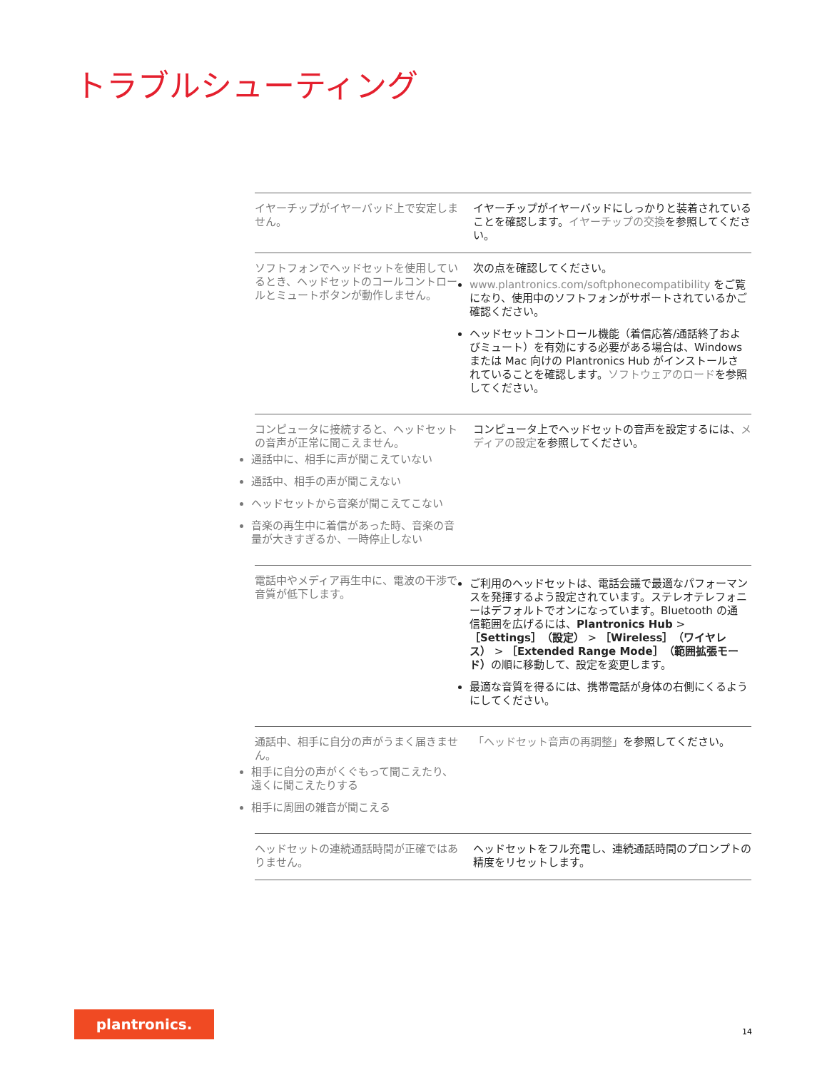トラブルシューティング
| イヤーチップがイヤーバッド上で安定しません。 | イヤーチップがイヤーバッドにしっかりと装着されていることを確認します。 イヤーチップの交換 を参照してください。 |
| ソフトフォンでヘッドセットを使用しているとき、ヘッドセットのコールコントロールとミュートボタンが動作しません。 | 次の点を確認してください。 www.plantronics.com/softphonecompatibility をご覧になり、使用中のソフトフォンがサポートされているかご確認ください。 ヘッドセットコントロール機能（着信応答/通話終了およびミュート）を有効にする必要がある場合は、Windows または Mac 向けの Plantronics Hub がインストールされていることを確認します。 ソフトウェアのロード を参照してください。 |
| コンピュータに接続すると、ヘッドセットの音声が正常に聞こえません。 通話中に、相手に声が聞こえていない 通話中、相手の声が聞こえない ヘッドセットから音楽が聞こえてこない 音楽の再生中に着信があった時、音楽の音量が大きすぎるか、一時停止しない | コンピュータ上でヘッドセットの音声を設定するには、 メディアの設定 を参照してください。 |
| 電話中やメディア再生中に、電波の干渉で音質が低下します。 | ご利用のヘッドセットは、電話会議で最適なパフォーマンスを発揮するよう設定されています。ステレオテレフォニーはデフォルトでオンになっています。Bluetooth の通信範囲を広げるには、 Plantronics Hub > ［Settings］（設定） > ［Wireless］（ワイヤレス） > ［Extended Range Mode］（範囲拡張モード） の順に移動して、設定を変更します。 最適な音質を得るには、携帯電話が身体の右側にくるようにしてください。 |
| 通話中、相手に自分の声がうまく届きません。 相手に自分の声がくぐもって聞こえたり、遠くに聞こえたりする 相手に周囲の雑音が聞こえる | 「ヘッドセット音声の再調整」 を参照してください。 |
| ヘッドセットの連続通話時間が正確ではありません。 | ヘッドセットをフル充電し、連続通話時間のプロンプトの精度をリセットします。 |
plantronics.
14